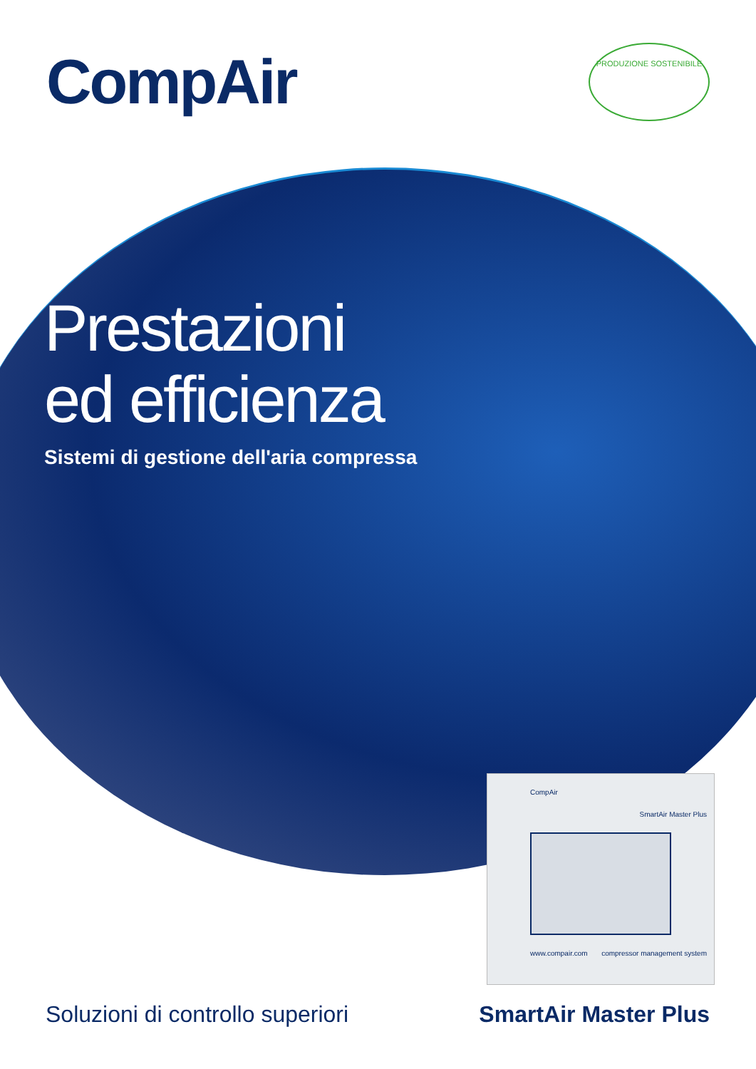CompAir
PRODUZIONE SOSTENIBILE
Prestazioni
ed efficienza
Sistemi di gestione dell'aria compressa
CompAir
SmartAir Master Plus
www.compair.com compressor management system
Soluzioni di controllo superiori
SmartAir Master Plus